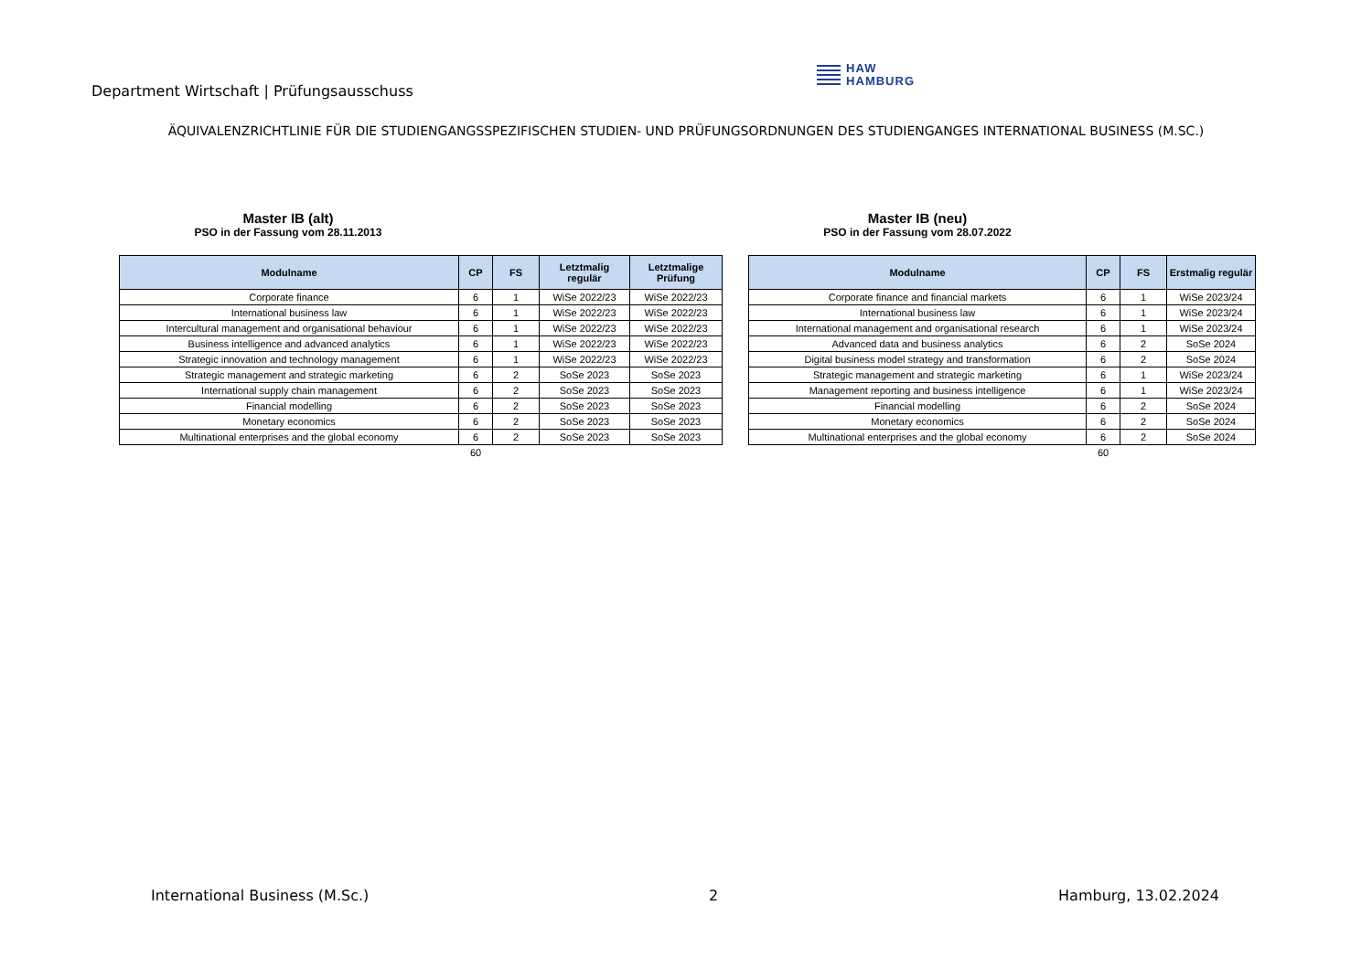Department Wirtschaft | Prüfungsausschuss
HAW
HAMBURG
ÄQUIVALENZRICHTLINIE FÜR DIE STUDIENGANGSSPEZIFISCHEN STUDIEN- UND PRÜFUNGSORDNUNGEN DES STUDIENGANGES INTERNATIONAL BUSINESS (M.SC.)
Master IB (alt)
PSO in der Fassung vom 28.11.2013
| Modulname | CP | FS | Letztmalig regulär | Letztmalige Prüfung |
| --- | --- | --- | --- | --- |
| Corporate finance | 6 | 1 | WiSe 2022/23 | WiSe 2022/23 |
| International business law | 6 | 1 | WiSe 2022/23 | WiSe 2022/23 |
| Intercultural management and organisational behaviour | 6 | 1 | WiSe 2022/23 | WiSe 2022/23 |
| Business intelligence and advanced analytics | 6 | 1 | WiSe 2022/23 | WiSe 2022/23 |
| Strategic innovation and technology management | 6 | 1 | WiSe 2022/23 | WiSe 2022/23 |
| Strategic management and strategic marketing | 6 | 2 | SoSe 2023 | SoSe 2023 |
| International supply chain management | 6 | 2 | SoSe 2023 | SoSe 2023 |
| Financial modelling | 6 | 2 | SoSe 2023 | SoSe 2023 |
| Monetary economics | 6 | 2 | SoSe 2023 | SoSe 2023 |
| Multinational enterprises and the global economy | 6 | 2 | SoSe 2023 | SoSe 2023 |
| | 60 | | | |
Master IB (neu)
PSO in der Fassung vom 28.07.2022
| Modulname | CP | FS | Erstmalig regulär |
| --- | --- | --- | --- |
| Corporate finance and financial markets | 6 | 1 | WiSe 2023/24 |
| International business law | 6 | 1 | WiSe 2023/24 |
| International management and organisational research | 6 | 1 | WiSe 2023/24 |
| Advanced data and business analytics | 6 | 2 | SoSe 2024 |
| Digital business model strategy and transformation | 6 | 2 | SoSe 2024 |
| Strategic management and strategic marketing | 6 | 1 | WiSe 2023/24 |
| Management reporting and business intelligence | 6 | 1 | WiSe 2023/24 |
| Financial modelling | 6 | 2 | SoSe 2024 |
| Monetary economics | 6 | 2 | SoSe 2024 |
| Multinational enterprises and the global economy | 6 | 2 | SoSe 2024 |
| | 60 | | |
International Business (M.Sc.) 2 Hamburg, 13.02.2024